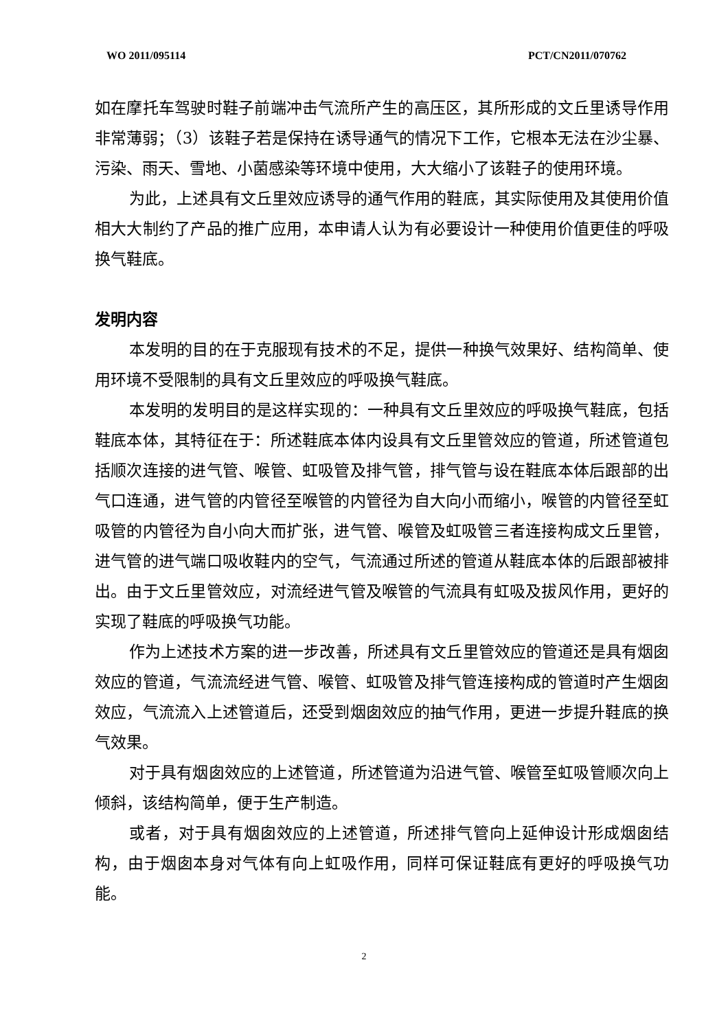WO 2011/095114 PCT/CN2011/070762
如在摩托车驾驶时鞋子前端冲击气流所产生的高压区，其所形成的文丘里诱导作用非常薄弱；（3）该鞋子若是保持在诱导通气的情况下工作，它根本无法在沙尘暴、污染、雨天、雪地、小菌感染等环境中使用，大大缩小了该鞋子的使用环境。
为此，上述具有文丘里效应诱导的通气作用的鞋底，其实际使用及其使用价值相大大制约了产品的推广应用，本申请人认为有必要设计一种使用价值更佳的呼吸换气鞋底。
发明内容
本发明的目的在于克服现有技术的不足，提供一种换气效果好、结构简单、使用环境不受限制的具有文丘里效应的呼吸换气鞋底。
本发明的发明目的是这样实现的：一种具有文丘里效应的呼吸换气鞋底，包括鞋底本体，其特征在于：所述鞋底本体内设具有文丘里管效应的管道，所述管道包括顺次连接的进气管、喉管、虹吸管及排气管，排气管与设在鞋底本体后跟部的出气口连通，进气管的内管径至喉管的内管径为自大向小而缩小，喉管的内管径至虹吸管的内管径为自小向大而扩张，进气管、喉管及虹吸管三者连接构成文丘里管，进气管的进气端口吸收鞋内的空气，气流通过所述的管道从鞋底本体的后跟部被排出。由于文丘里管效应，对流经进气管及喉管的气流具有虹吸及拔风作用，更好的实现了鞋底的呼吸换气功能。
作为上述技术方案的进一步改善，所述具有文丘里管效应的管道还是具有烟囱效应的管道，气流流经进气管、喉管、虹吸管及排气管连接构成的管道时产生烟囱效应，气流流入上述管道后，还受到烟囱效应的抽气作用，更进一步提升鞋底的换气效果。
对于具有烟囱效应的上述管道，所述管道为沿进气管、喉管至虹吸管顺次向上倾斜，该结构简单，便于生产制造。
或者，对于具有烟囱效应的上述管道，所述排气管向上延伸设计形成烟囱结构，由于烟囱本身对气体有向上虹吸作用，同样可保证鞋底有更好的呼吸换气功能。
2